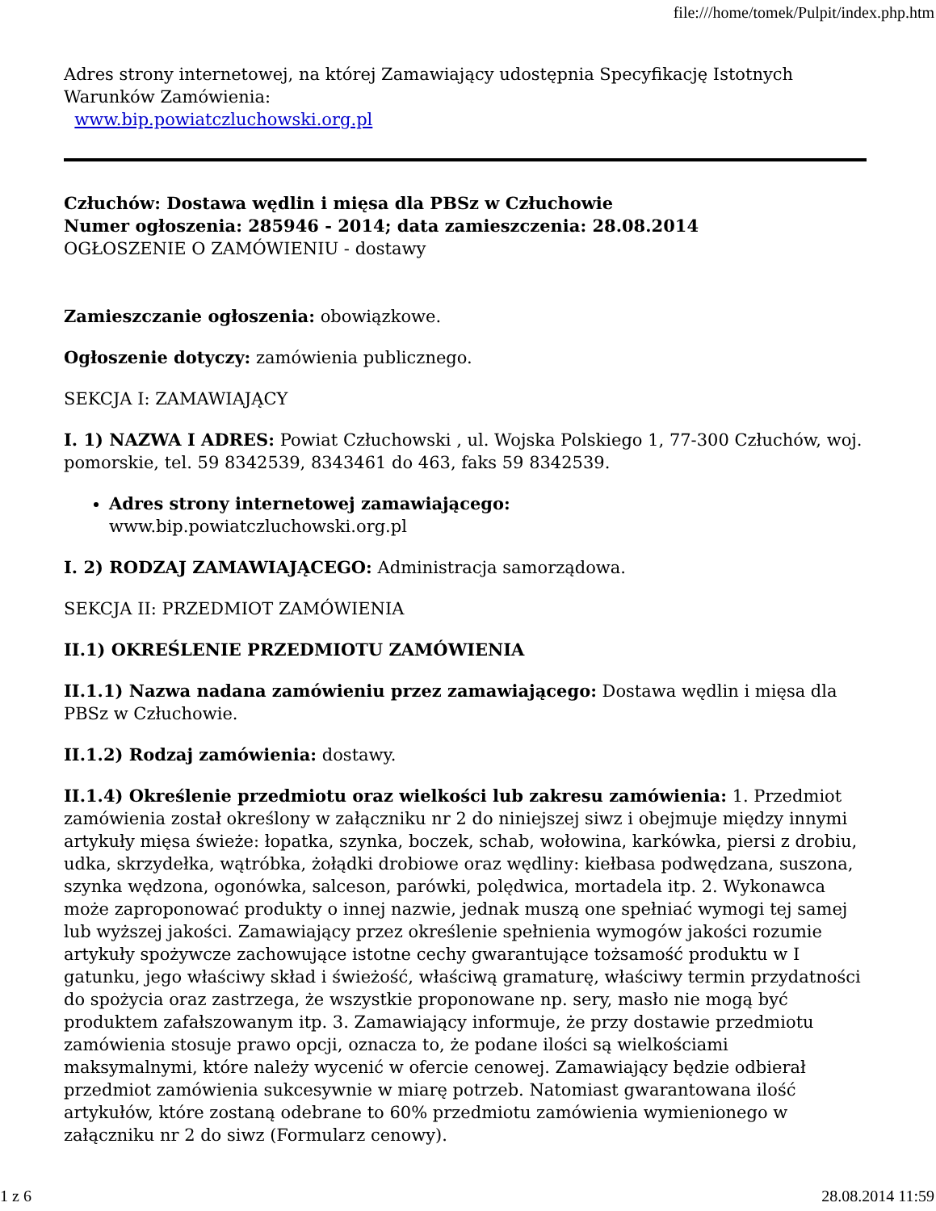file:///home/tomek/Pulpit/index.php.htm
Adres strony internetowej, na której Zamawiający udostępnia Specyfikację Istotnych Warunków Zamówienia:
www.bip.powiatczluchowski.org.pl
Człuchów: Dostawa wędlin i mięsa dla PBSz w Człuchowie
Numer ogłoszenia: 285946 - 2014; data zamieszczenia: 28.08.2014
OGŁOSZENIE O ZAMÓWIENIU - dostawy
Zamieszczanie ogłoszenia: obowiązkowe.
Ogłoszenie dotyczy: zamówienia publicznego.
SEKCJA I: ZAMAWIAJĄCY
I. 1) NAZWA I ADRES: Powiat Człuchowski , ul. Wojska Polskiego 1, 77-300 Człuchów, woj. pomorskie, tel. 59 8342539, 8343461 do 463, faks 59 8342539.
Adres strony internetowej zamawiającego:
www.bip.powiatczluchowski.org.pl
I. 2) RODZAJ ZAMAWIAJĄCEGO: Administracja samorządowa.
SEKCJA II: PRZEDMIOT ZAMÓWIENIA
II.1) OKREŚLENIE PRZEDMIOTU ZAMÓWIENIA
II.1.1) Nazwa nadana zamówieniu przez zamawiającego: Dostawa wędlin i mięsa dla PBSz w Człuchowie.
II.1.2) Rodzaj zamówienia: dostawy.
II.1.4) Określenie przedmiotu oraz wielkości lub zakresu zamówienia: 1. Przedmiot zamówienia został określony w załączniku nr 2 do niniejszej siwz i obejmuje między innymi artykuły mięsa świeże: łopatka, szynka, boczek, schab, wołowina, karkówka, piersi z drobiu, udka, skrzydełka, wątróbka, żołądki drobiowe oraz wędliny: kiełbasa podwędzana, suszona, szynka wędzona, ogonówka, salceson, parówki, polędwica, mortadela itp. 2. Wykonawca może zaproponować produkty o innej nazwie, jednak muszą one spełniać wymogi tej samej lub wyższej jakości. Zamawiający przez określenie spełnienia wymogów jakości rozumie artykuły spożywcze zachowujące istotne cechy gwarantujące tożsamość produktu w I gatunku, jego właściwy skład i świeżość, właściwą gramaturę, właściwy termin przydatności do spożycia oraz zastrzega, że wszystkie proponowane np. sery, masło nie mogą być produktem zafałszowanym itp. 3. Zamawiający informuje, że przy dostawie przedmiotu zamówienia stosuje prawo opcji, oznacza to, że podane ilości są wielkościami maksymalnymi, które należy wycenić w ofercie cenowej. Zamawiający będzie odbierał przedmiot zamówienia sukcesywnie w miarę potrzeb. Natomiast gwarantowana ilość artykułów, które zostaną odebrane to 60% przedmiotu zamówienia wymienionego w załączniku nr 2 do siwz (Formularz cenowy).
1 z 6 28.08.2014 11:59